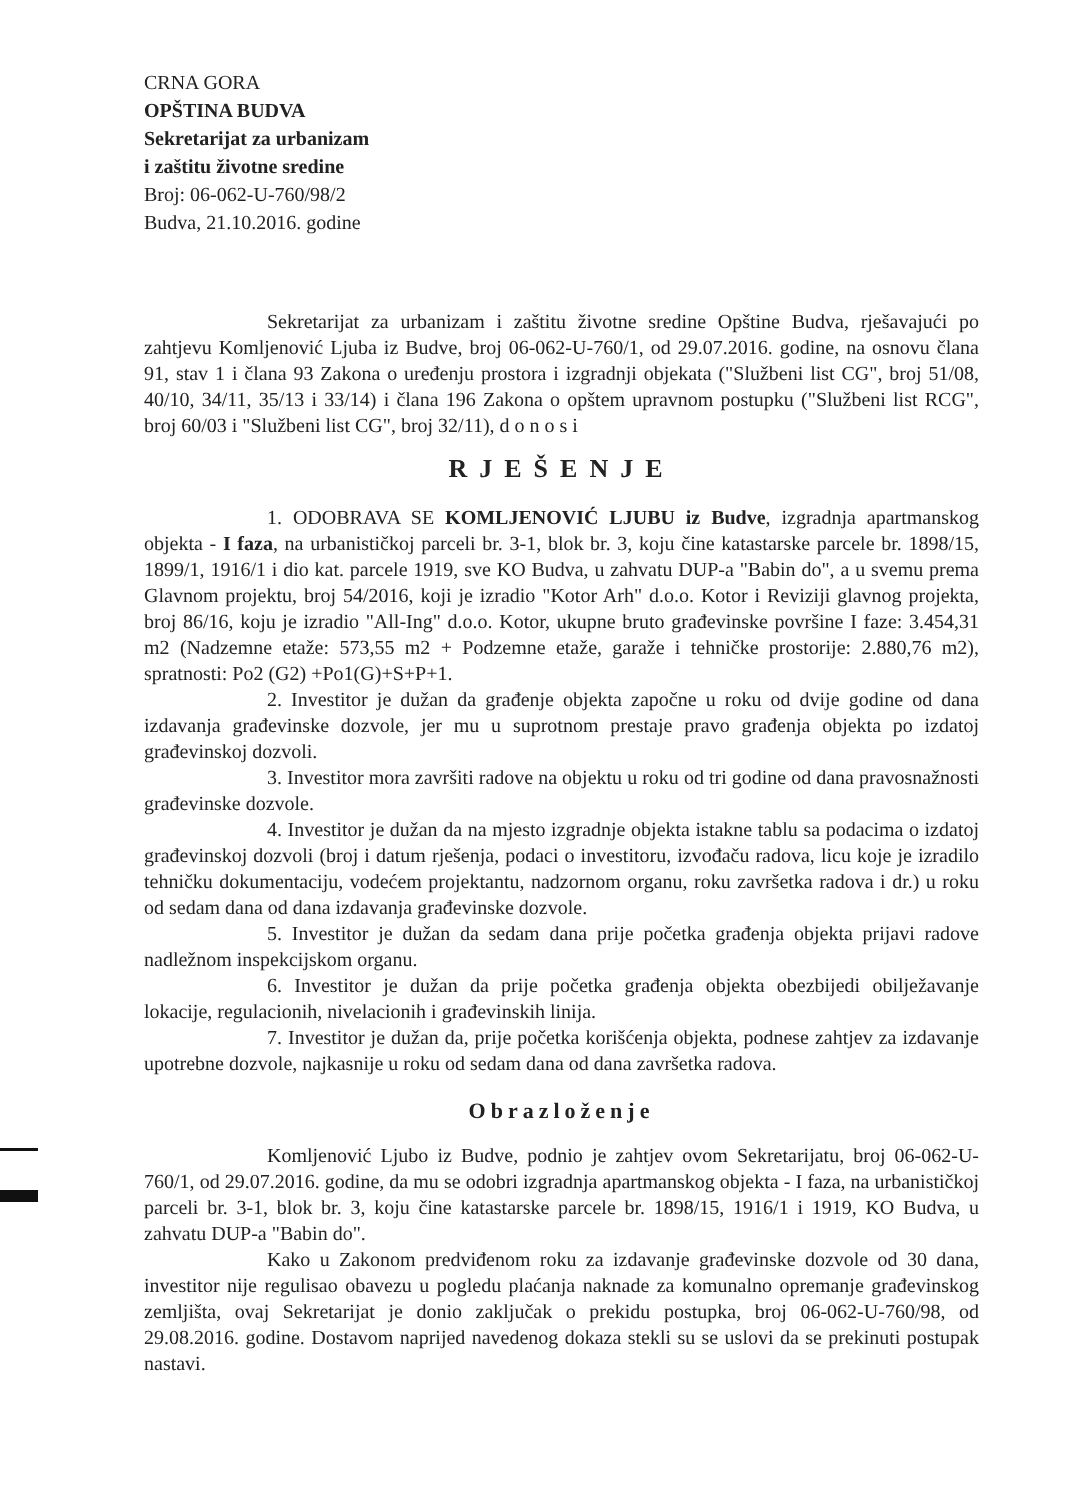CRNA GORA
OPŠTINA BUDVA
Sekretarijat za urbanizam
i zaštitu životne sredine
Broj: 06-062-U-760/98/2
Budva, 21.10.2016. godine
Sekretarijat za urbanizam i zaštitu životne sredine Opštine Budva, rješavajući po zahtjevu Komljenović Ljuba iz Budve, broj 06-062-U-760/1, od 29.07.2016. godine, na osnovu člana 91, stav 1 i člana 93 Zakona o uređenju prostora i izgradnji objekata ("Službeni list CG", broj 51/08, 40/10, 34/11, 35/13 i 33/14) i člana 196 Zakona o opštem upravnom postupku ("Službeni list RCG", broj 60/03 i "Službeni list CG", broj 32/11), d o n o s i
RJEŠENJE
1. ODOBRAVA SE KOMLJENOVIĆ LJUBU iz Budve, izgradnja apartmanskog objekta - I faza, na urbanističkoj parceli br. 3-1, blok br. 3, koju čine katastarske parcele br. 1898/15, 1899/1, 1916/1 i dio kat. parcele 1919, sve KO Budva, u zahvatu DUP-a "Babin do", a u svemu prema Glavnom projektu, broj 54/2016, koji je izradio "Kotor Arh" d.o.o. Kotor i Reviziji glavnog projekta, broj 86/16, koju je izradio "All-Ing" d.o.o. Kotor, ukupne bruto građevinske površine I faze: 3.454,31 m2 (Nadzemne etaže: 573,55 m2 + Podzemne etaže, garaže i tehničke prostorije: 2.880,76 m2), spratnosti: Po2 (G2) +Po1(G)+S+P+1.
2. Investitor je dužan da građenje objekta započne u roku od dvije godine od dana izdavanja građevinske dozvole, jer mu u suprotnom prestaje pravo građenja objekta po izdatoj građevinskoj dozvoli.
3. Investitor mora završiti radove na objektu u roku od tri godine od dana pravosnažnosti građevinske dozvole.
4. Investitor je dužan da na mjesto izgradnje objekta istakne tablu sa podacima o izdatoj građevinskoj dozvoli (broj i datum rješenja, podaci o investitoru, izvođaču radova, licu koje je izradilo tehničku dokumentaciju, vodećem projektantu, nadzornom organu, roku završetka radova i dr.) u roku od sedam dana od dana izdavanja građevinske dozvole.
5. Investitor je dužan da sedam dana prije početka građenja objekta prijavi radove nadležnom inspekcijskom organu.
6. Investitor je dužan da prije početka građenja objekta obezbijedi obilježavanje lokacije, regulacionih, nivelacionih i građevinskih linija.
7. Investitor je dužan da, prije početka korišćenja objekta, podnese zahtjev za izdavanje upotrebne dozvole, najkasnije u roku od sedam dana od dana završetka radova.
Obrazloženje
Komljenović Ljubo iz Budve, podnio je zahtjev ovom Sekretarijatu, broj 06-062-U-760/1, od 29.07.2016. godine, da mu se odobri izgradnja apartmanskog objekta - I faza, na urbanističkoj parceli br. 3-1, blok br. 3, koju čine katastarske parcele br. 1898/15, 1916/1 i 1919, KO Budva, u zahvatu DUP-a "Babin do".
Kako u Zakonom predviđenom roku za izdavanje građevinske dozvole od 30 dana, investitor nije regulisao obavezu u pogledu plaćanja naknade za komunalno opremanje građevinskog zemljišta, ovaj Sekretarijat je donio zaključak o prekidu postupka, broj 06-062-U-760/98, od 29.08.2016. godine. Dostavom naprijed navedenog dokaza stekli su se uslovi da se prekinuti postupak nastavi.